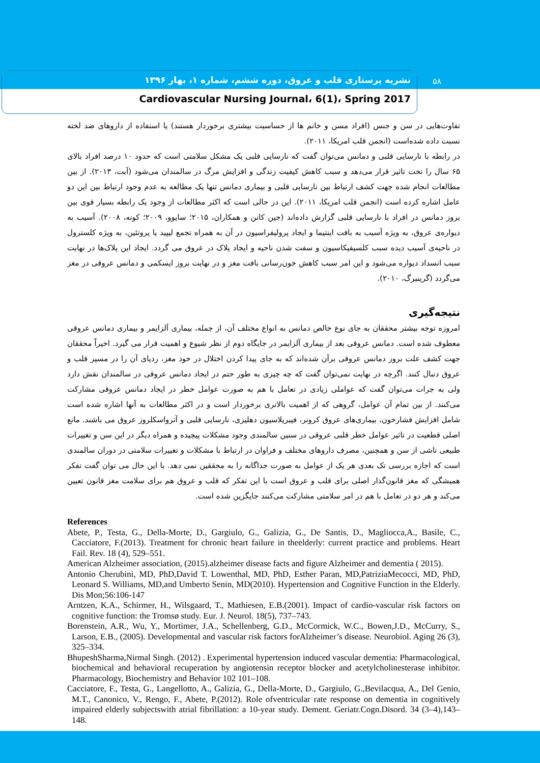نشریه پرستاری قلب و عروق، دوره ششم، شماره ۱، بهار ۱۳۹۶
Cardiovascular Nursing Journal، 6(1)، Spring 2017
۵۸
تفاوت‌هایی در سن و جنس (افراد مسن و خانم ها از حساسیت بیشتری برخوردار هستند) یا استفاده از داروهای ضد لخته نسبت داده شده‌است (انجمن قلب امریکا، ۲۰۱۱).
در رابطه با نارسایی قلبی و دمانس می‌توان گفت که نارسایی قلبی یک مشکل سلامتی است که حدود ۱۰ درصد افراد بالای ۶۵ سال را تحت تاثیر قرار می‌دهد و سبب کاهش کیفیت زندگی و افزایش مرگ در سالمندان می‌شود (آبت، ۲۰۱۳). از بین مطالعات انجام شده جهت کشف ارتباط بین نارسایی قلبی و بیماری دمانس تنها یک مطالعه به عدم وجود ارتباط بین این دو عامل اشاره کرده است (انجمن قلب امریکا، ۲۰۱۱). این در حالی است که اکثر مطالعات از وجود یک رابطه بسیار قوی بین بروز دمانس در افراد با نارسایی قلبی گزارش داده‌اند (جین کانن و همکاران، ۲۰۱۵؛ سایوو، ۲۰۰۹؛ کوته، ۲۰۰۸). آسیب به دیواره‌ی عروق، به ویژه آسیب به بافت اینتیما و ایجاد پرولیفراسیون در آن به همراه تجمع لیپید یا پروتئین، به ویژه کلسترول در ناحیه‌ی آسیب دیده سبب کلسیفیکاسیون و سفت شدن ناحیه و ایجاد پلاک در عروق می گردد. ایجاد این پلاک‌ها در نهایت سبب انسداد دیواره می‌شود و این امر سبب کاهش خون‌رسانی بافت مغز و در نهایت بروز ایسکمی و دمانس عروقی در مغز می‌گردد (گرینبرگ، ۲۰۱۰).
نتیجه‌گیری
امروزه توجه بیشتر محققان به جای نوع خالص دمانس به انواع مختلف آن، از جمله، بیماری آلزایمر و بیماری دمانس عروقی معطوف شده است. دمانس عروقی بعد از بیماری آلزایمر در جایگاه دوم از نظر شیوع و اهمیت قرار می گیرد. اخیراً محققان جهت کشف علت بروز دمانس عروقی برآن شده‌اند که به جای پیدا کردن اختلال در خود مغز، ردپای آن را در مسیر قلب و عروق دنبال کنند. اگرچه در نهایت نمی‌توان گفت که چه چیزی به طور حتم در ایجاد دمانس عروقی در سالمندان نقش دارد ولی به جرات می‌توان گفت که عواملی زیادی در تعامل با هم به صورت عوامل خطر در ایجاد دمانس عروقی مشارکت می‌کنند. از بین تمام آن عوامل، گروهی که از اهمیت بالاتری برخوردار است و در اکثر مطالعات به آنها اشاره شده است شامل افزایش فشارخون، بیماری‌های عروق کرونر، فیبریلاسیون دهلیزی، نارسایی قلبی و آترواسکلروز عروق می باشند. مانع اصلی قطعیت در تاثیر عوامل خطر قلبی عروقی در سنین سالمندی وجود مشکلات پیچیده و همراه دیگر در این سن و تغییرات طبیعی ناشی از سن و همچنین، مصرف داروهای مختلف و فراوان در ارتباط با مشکلات و تغییرات سلامتی در دوران سالمندی است که اجازه بررسی تک بعدی هر یک از عوامل به صورت جداگانه را به محققین نمی دهد. با این حال می توان گفت تفکر همیشگی که مغز قانون‌گذار اصلی برای قلب و عروق است با این تفکر که قلب و عروق هم برای سلامت مغز قانون تعیین می‌کند و هر دو در تعامل با هم در امر سلامتی مشارکت می‌کنند جایگزین شده است.
References
Abete, P., Testa, G., Della-Morte, D., Gargiulo, G., Galizia, G., De Santis, D., Magliocca,A., Basile, C., Cacciatore, F.(2013). Treatment for chronic heart failure in theelderly: current practice and problems. Heart Fail. Rev. 18 (4), 529–551.
American Alzheimer association, (2015).alzheimer disease facts and figure Alzheimer and dementia ( 2015).
Antonio Cherubini, MD, PhD,David T. Lowenthal, MD, PhD, Esther Paran, MD,PatriziaMecocci, MD, PhD, Leonard S. Williams, MD,and Umberto Senin, MD(2010). Hypertension and Cognitive Function in the Elderly. Dis Mon;56:106-147
Arntzen, K.A., Schirmer, H., Wilsgaard, T., Mathiesen, E.B.(2001). Impact of cardio-vascular risk factors on cognitive function: the Tromsø study. Eur. J. Neurol. 18(5), 737–743.
Borenstein, A.R., Wu, Y., Mortimer, J.A., Schellenberg, G.D., McCormick, W.C., Bowen,J.D., McCurry, S., Larson, E.B., (2005). Developmental and vascular risk factors forAlzheimer’s disease. Neurobiol. Aging 26 (3), 325–334.
BhupeshSharma,Nirmal Singh. (2012) . Experimental hypertension induced vascular dementia: Pharmacological, biochemical and behavioral recuperation by angiotensin receptor blocker and acetylcholinesterase inhibitor. Pharmacology, Biochemistry and Behavior 102 101–108.
Cacciatore, F., Testa, G., Langellotto, A., Galizia, G., Della-Morte, D., Gargiulo, G.,Bevilacqua, A., Del Genio, M.T., Canonico, V., Rengo, F., Abete, P.(2012). Role ofventricular rate response on dementia in cognitively impaired elderly subjectswith atrial fibrillation: a 10-year study. Dement. Geriatr.Cogn.Disord. 34 (3–4),143–148.